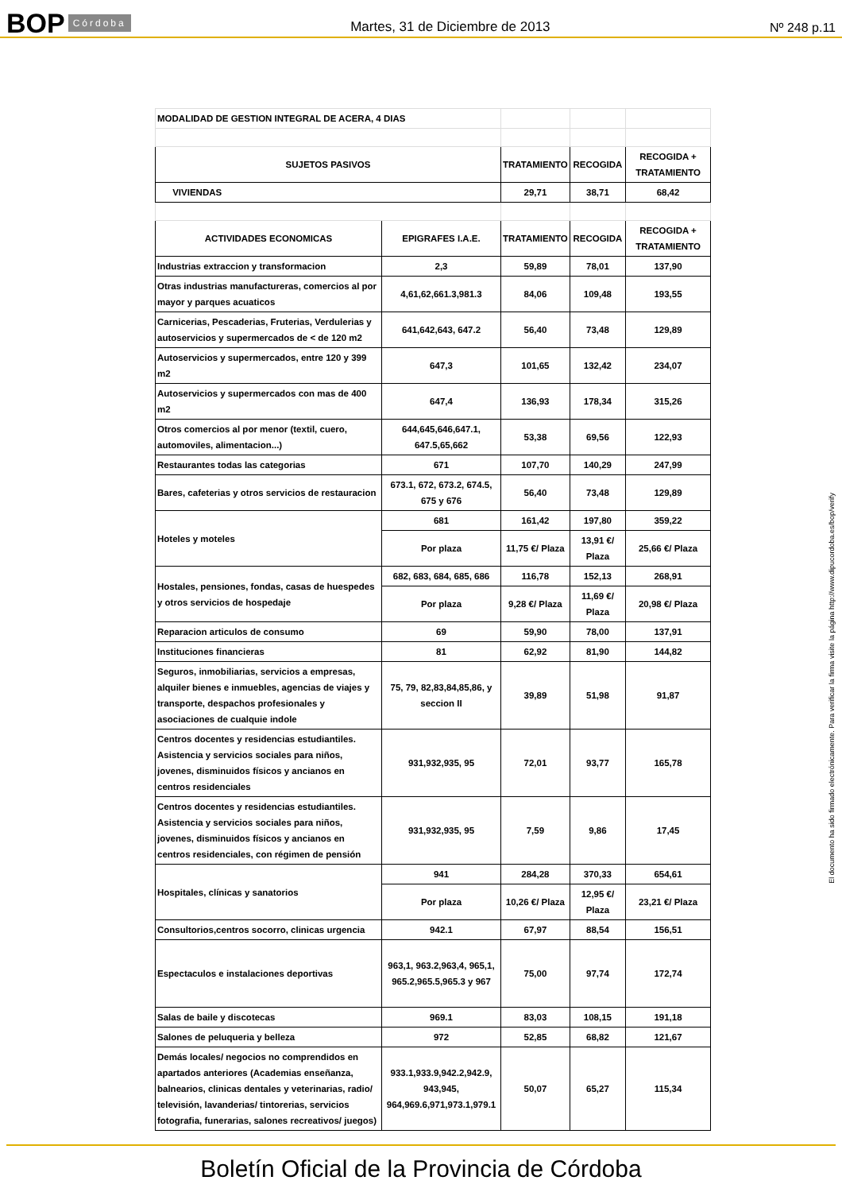BOP Córdoba Martes, 31 de Diciembre de 2013 Nº 248 p.11
| MODALIDAD DE GESTION INTEGRAL DE ACERA, 4 DIAS | | | | |
| SUJETOS PASIVOS | | TRATAMIENTO | RECOGIDA | RECOGIDA + TRATAMIENTO |
| VIVIENDAS | | 29,71 | 38,71 | 68,42 |
| ACTIVIDADES ECONOMICAS | EPIGRAFES I.A.E. | TRATAMIENTO | RECOGIDA | RECOGIDA + TRATAMIENTO |
| Industrias extraccion y transformacion | 2,3 | 59,89 | 78,01 | 137,90 |
| Otras industrias manufactureras, comercios al por mayor y parques acuaticos | 4,61,62,661.3,981.3 | 84,06 | 109,48 | 193,55 |
| Carnicerias, Pescaderias, Fruterias, Verdulerias y autoservicios y supermercados de < de 120 m2 | 641,642,643, 647.2 | 56,40 | 73,48 | 129,89 |
| Autoservicios y supermercados, entre 120 y 399 m2 | 647,3 | 101,65 | 132,42 | 234,07 |
| Autoservicios y supermercados con mas de 400 m2 | 647,4 | 136,93 | 178,34 | 315,26 |
| Otros comercios al por menor (textil, cuero, automoviles, alimentacion...) | 644,645,646,647.1, 647.5,65,662 | 53,38 | 69,56 | 122,93 |
| Restaurantes todas las categorias | 671 | 107,70 | 140,29 | 247,99 |
| Bares, cafeterias y otros servicios de restauracion | 673.1, 672, 673.2, 674.5, 675 y 676 | 56,40 | 73,48 | 129,89 |
| Hoteles y moteles | 681 | 161,42 | 197,80 | 359,22 |
| | Por plaza | 11,75 €/ Plaza | 13,91 €/ Plaza | 25,66 €/ Plaza |
| Hostales, pensiones, fondas, casas de huespedes y otros servicios de hospedaje | 682, 683, 684, 685, 686 | 116,78 | 152,13 | 268,91 |
| | Por plaza | 9,28 €/ Plaza | 11,69 €/ Plaza | 20,98 €/ Plaza |
| Reparacion articulos de consumo | 69 | 59,90 | 78,00 | 137,91 |
| Instituciones financieras | 81 | 62,92 | 81,90 | 144,82 |
| Seguros, inmobiliarias, servicios a empresas, alquiler bienes e inmuebles, agencias de viajes y transporte, despachos profesionales y asociaciones de cualquie indole | 75, 79, 82,83,84,85,86, y seccion II | 39,89 | 51,98 | 91,87 |
| Centros docentes y residencias estudiantiles. Asistencia y servicios sociales para niños, jovenes, disminuidos físicos y ancianos en centros residenciales | 931,932,935, 95 | 72,01 | 93,77 | 165,78 |
| Centros docentes y residencias estudiantiles. Asistencia y servicios sociales para niños, jovenes, disminuidos físicos y ancianos en centros residenciales, con régimen de pensión | 931,932,935, 95 | 7,59 | 9,86 | 17,45 |
| Hospitales, clínicas y sanatorios | 941 | 284,28 | 370,33 | 654,61 |
| | Por plaza | 10,26 €/ Plaza | 12,95 €/ Plaza | 23,21 €/ Plaza |
| Consultorios,centros socorro, clinicas urgencia | 942.1 | 67,97 | 88,54 | 156,51 |
| Espectaculos e instalaciones deportivas | 963,1, 963.2,963,4, 965,1, 965.2,965.5,965.3 y 967 | 75,00 | 97,74 | 172,74 |
| Salas de baile y discotecas | 969.1 | 83,03 | 108,15 | 191,18 |
| Salones de peluqueria y belleza | 972 | 52,85 | 68,82 | 121,67 |
| Demás locales/ negocios no comprendidos en apartados anteriores (Academias enseñanza, balnearios, clinicas dentales y veterinarias, radio/ televisión, lavanderias/ tintorerias, servicios fotografia, funerarias, salones recreativos/ juegos) | 933.1,933.9,942.2,942.9, 943,945, 964,969.6,971,973.1,979.1 | 50,07 | 65,27 | 115,34 |
El documento ha sido firmado electrónicamente. Para verificar la firma visite la página http://www.dipucordoba.es/bop/verify
Boletín Oficial de la Provincia de Córdoba